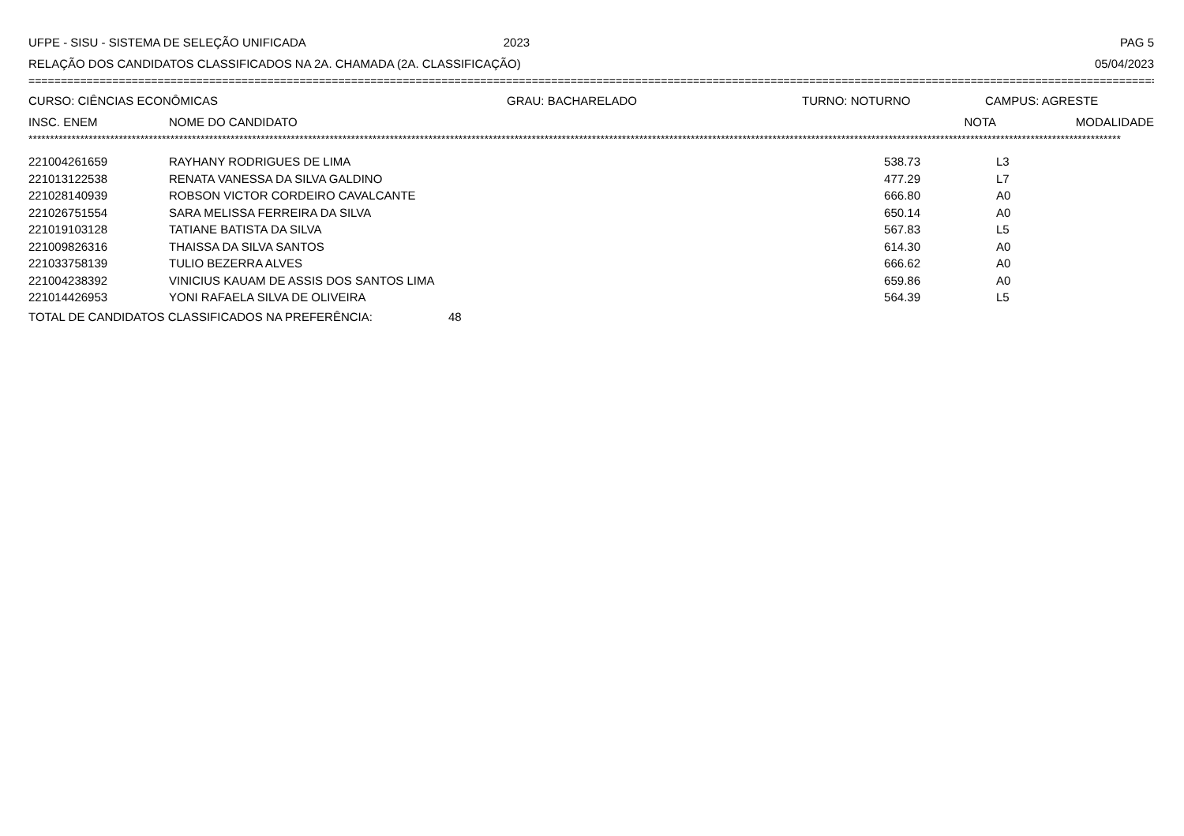UFPE - SISU - SISTEMA DE SELEÇÃO UNIFICADA 2023 PAG 5
RELAÇÃO DOS CANDIDATOS CLASSIFICADOS NA 2A. CHAMADA (2A. CLASSIFICAÇÃO) 05/04/2023
================================================================================================================================================================================
CURSO: CIÊNCIAS ECONÔMICAS GRAU: BACHARELADO TURNO: NOTURNO CAMPUS: AGRESTE
| INSC. ENEM | NOME DO CANDIDATO | NOTA | MODALIDADE |
| --- | --- | --- | --- |
**************************************************************************************************************************************************************************************************************************************************************
| 221004261659 | RAYHANY RODRIGUES DE LIMA | 538.73 | L3 |
| 221013122538 | RENATA VANESSA DA SILVA GALDINO | 477.29 | L7 |
| 221028140939 | ROBSON VICTOR CORDEIRO CAVALCANTE | 666.80 | A0 |
| 221026751554 | SARA MELISSA FERREIRA DA SILVA | 650.14 | A0 |
| 221019103128 | TATIANE BATISTA DA SILVA | 567.83 | L5 |
| 221009826316 | THAISSA DA SILVA SANTOS | 614.30 | A0 |
| 221033758139 | TULIO BEZERRA ALVES | 666.62 | A0 |
| 221004238392 | VINICIUS KAUAM DE ASSIS DOS SANTOS LIMA | 659.86 | A0 |
| 221014426953 | YONI RAFAELA SILVA DE OLIVEIRA | 564.39 | L5 |
TOTAL DE CANDIDATOS CLASSIFICADOS NA PREFERÊNCIA: 48